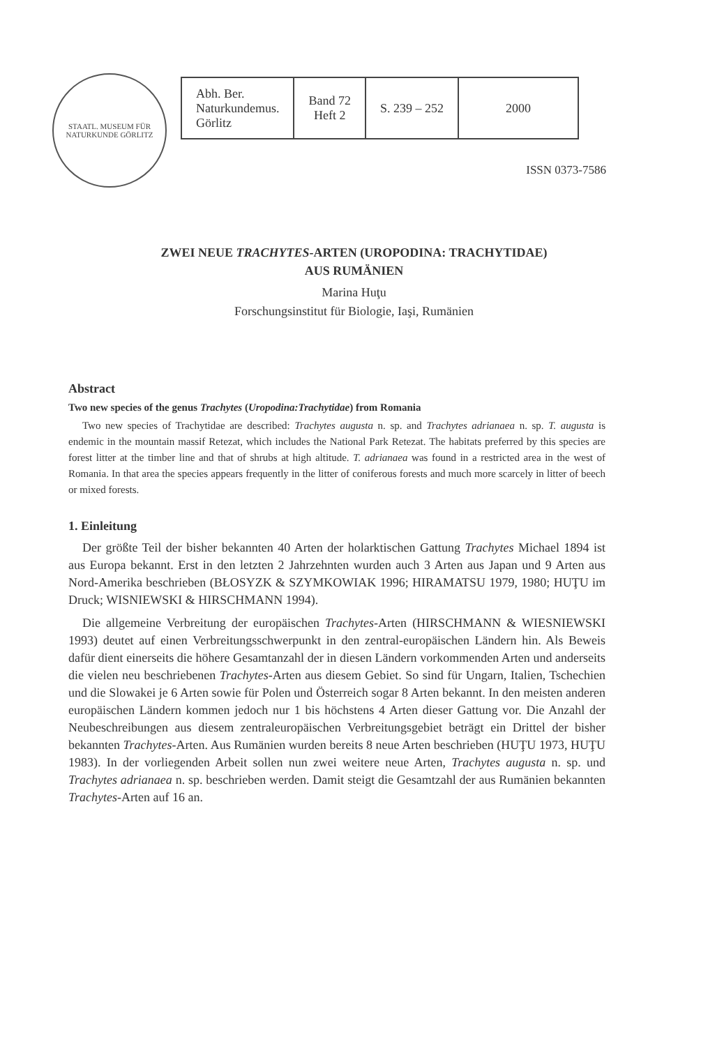STAATL. MUSEUM FÜR NATURKUNDE GÖRLITZ
| Abh. Ber. Naturkundemus. Görlitz | Band 72 Heft 2 | S. 239 – 252 | 2000 |
ISSN 0373-7586
ZWEI NEUE TRACHYTES-ARTEN (UROPODINA: TRACHYTIDAE)
AUS RUMÄNIEN
Marina Huţu
Forschungsinstitut für Biologie, Iaşi, Rumänien
Abstract
Two new species of the genus Trachytes (Uropodina:Trachytidae) from Romania
Two new species of Trachytidae are described: Trachytes augusta n. sp. and Trachytes adrianaea n. sp. T. augusta is endemic in the mountain massif Retezat, which includes the National Park Retezat. The habitats preferred by this species are forest litter at the timber line and that of shrubs at high altitude. T. adrianaea was found in a restricted area in the west of Romania. In that area the species appears frequently in the litter of coniferous forests and much more scarcely in litter of beech or mixed forests.
1. Einleitung
Der größte Teil der bisher bekannten 40 Arten der holarktischen Gattung Trachytes Michael 1894 ist aus Europa bekannt. Erst in den letzten 2 Jahrzehnten wurden auch 3 Arten aus Japan und 9 Arten aus Nord-Amerika beschrieben (BŁOSYZK & SZYMKOWIAK 1996; HIRAMATSU 1979, 1980; HUŢU im Druck; WISNIEWSKI & HIRSCHMANN 1994).
Die allgemeine Verbreitung der europäischen Trachytes-Arten (HIRSCHMANN & WIESNIEWSKI 1993) deutet auf einen Verbreitungsschwerpunkt in den zentral-europäischen Ländern hin. Als Beweis dafür dient einerseits die höhere Gesamtanzahl der in diesen Ländern vorkommenden Arten und anderseits die vielen neu beschriebenen Trachytes-Arten aus diesem Gebiet. So sind für Ungarn, Italien, Tschechien und die Slowakei je 6 Arten sowie für Polen und Österreich sogar 8 Arten bekannt. In den meisten anderen europäischen Ländern kommen jedoch nur 1 bis höchstens 4 Arten dieser Gattung vor. Die Anzahl der Neubeschreibungen aus diesem zentraleuropäischen Verbreitungsgebiet beträgt ein Drittel der bisher bekannten Trachytes-Arten. Aus Rumänien wurden bereits 8 neue Arten beschrieben (HUŢU 1973, HUŢU 1983). In der vorliegenden Arbeit sollen nun zwei weitere neue Arten, Trachytes augusta n. sp. und Trachytes adrianaea n. sp. beschrieben werden. Damit steigt die Gesamtzahl der aus Rumänien bekannten Trachytes-Arten auf 16 an.